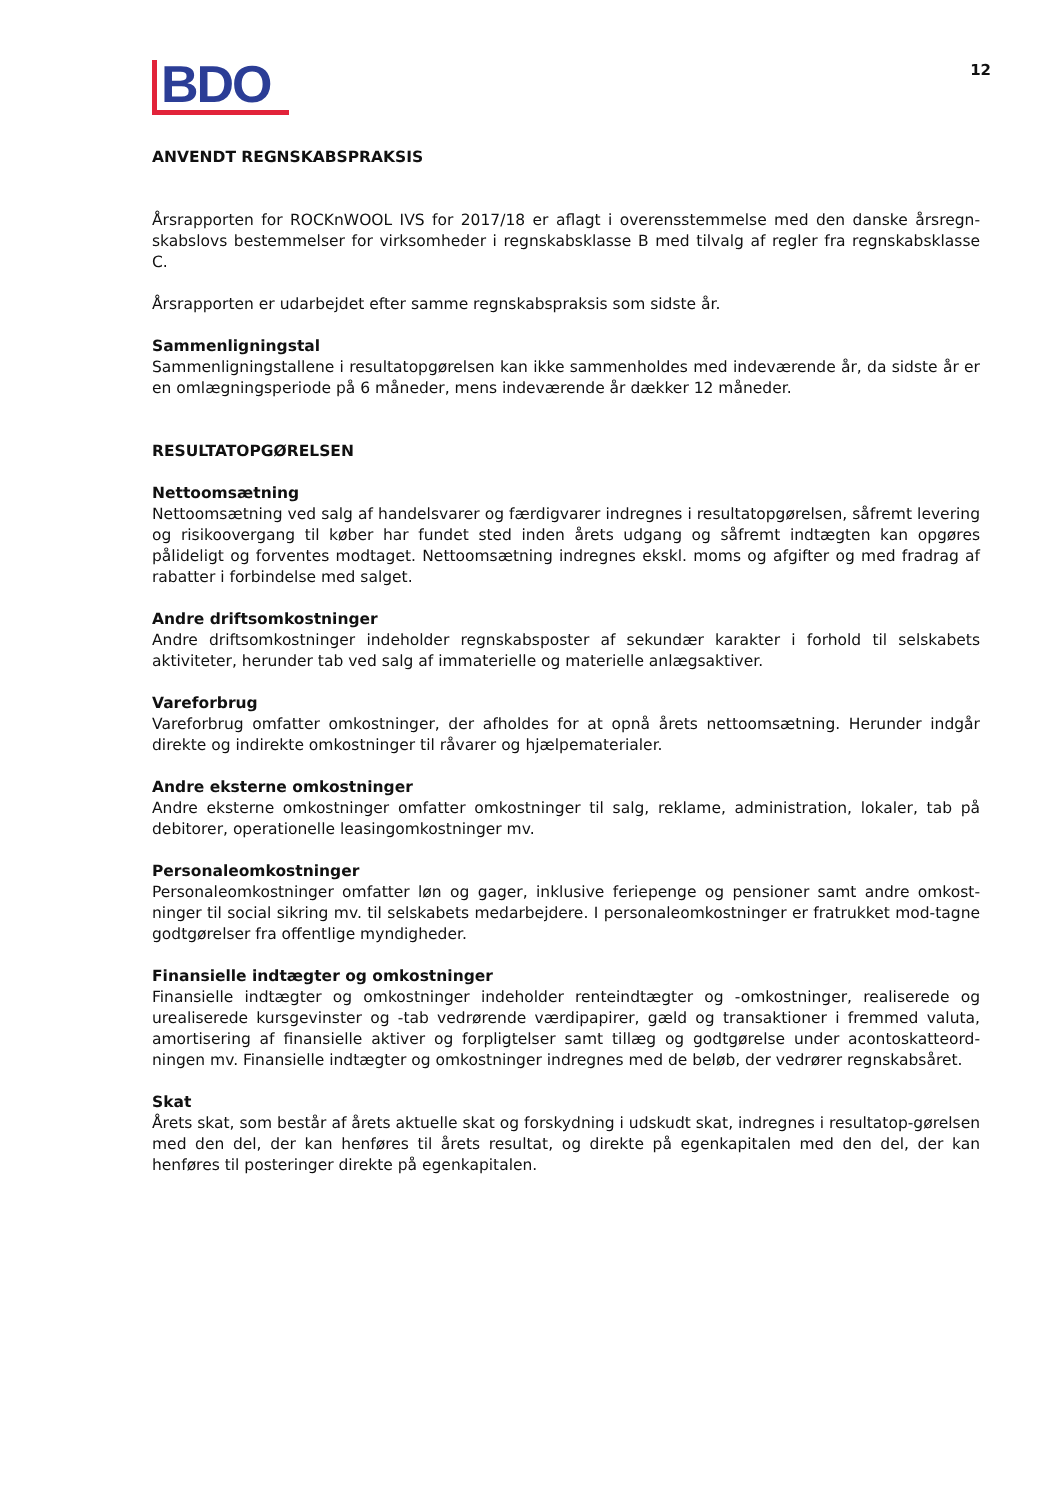BDO
12
ANVENDT REGNSKABSPRAKSIS
Årsrapporten for ROCKnWOOL IVS for 2017/18 er aflagt i overensstemmelse med den danske årsregn-skabslovs bestemmelser for virksomheder i regnskabsklasse B med tilvalg af regler fra regnskabsklasse C.
Årsrapporten er udarbejdet efter samme regnskabspraksis som sidste år.
Sammenligningstal
Sammenligningstallene i resultatopgørelsen kan ikke sammenholdes med indeværende år, da sidste år er en omlægningsperiode på 6 måneder, mens indeværende år dækker 12 måneder.
RESULTATOPGØRELSEN
Nettoomsætning
Nettoomsætning ved salg af handelsvarer og færdigvarer indregnes i resultatopgørelsen, såfremt levering og risikoovergang til køber har fundet sted inden årets udgang og såfremt indtægten kan opgøres pålideligt og forventes modtaget. Nettoomsætning indregnes ekskl. moms og afgifter og med fradrag af rabatter i forbindelse med salget.
Andre driftsomkostninger
Andre driftsomkostninger indeholder regnskabsposter af sekundær karakter i forhold til selskabets aktiviteter, herunder tab ved salg af immaterielle og materielle anlægsaktiver.
Vareforbrug
Vareforbrug omfatter omkostninger, der afholdes for at opnå årets nettoomsætning. Herunder indgår direkte og indirekte omkostninger til råvarer og hjælpematerialer.
Andre eksterne omkostninger
Andre eksterne omkostninger omfatter omkostninger til salg, reklame, administration, lokaler, tab på debitorer, operationelle leasingomkostninger mv.
Personaleomkostninger
Personaleomkostninger omfatter løn og gager, inklusive feriepenge og pensioner samt andre omkost-ninger til social sikring mv. til selskabets medarbejdere. I personaleomkostninger er fratrukket mod-tagne godtgørelser fra offentlige myndigheder.
Finansielle indtægter og omkostninger
Finansielle indtægter og omkostninger indeholder renteindtægter og -omkostninger, realiserede og urealiserede kursgevinster og -tab vedrørende værdipapirer, gæld og transaktioner i fremmed valuta, amortisering af finansielle aktiver og forpligtelser samt tillæg og godtgørelse under acontoskatteord-ningen mv. Finansielle indtægter og omkostninger indregnes med de beløb, der vedrører regnskabsåret.
Skat
Årets skat, som består af årets aktuelle skat og forskydning i udskudt skat, indregnes i resultatop-gørelsen med den del, der kan henføres til årets resultat, og direkte på egenkapitalen med den del, der kan henføres til posteringer direkte på egenkapitalen.